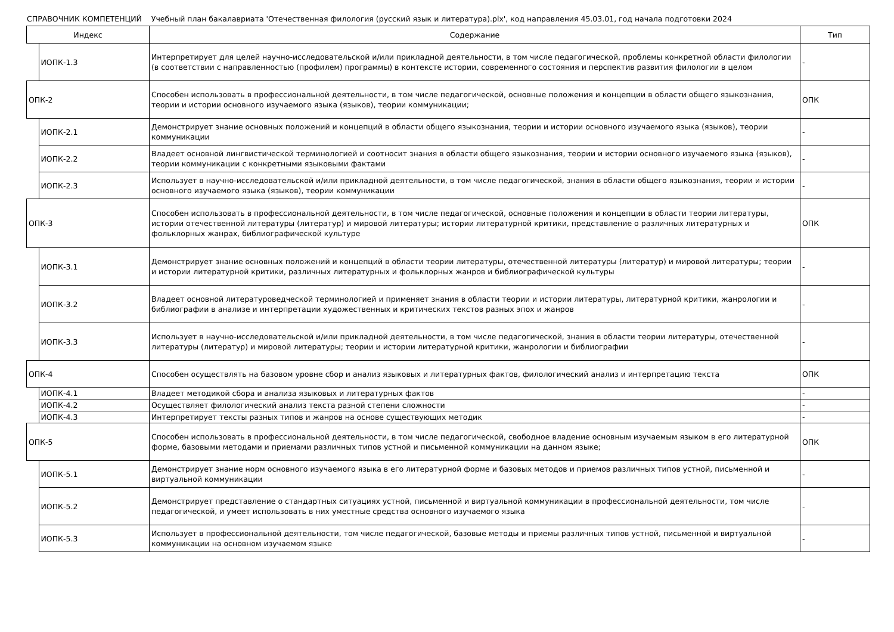СПРАВОЧНИК КОМПЕТЕНЦИЙ Учебный план бакалавриата 'Отечественная филология (русский язык и литература).plx', код направления 45.03.01, год начала подготовки 2024
| Индекс | | Содержание | Тип |
| --- | --- | --- | --- |
| | ИОПК-1.3 | Интерпретирует для целей научно-исследовательской и/или прикладной деятельности, в том числе педагогической, проблемы конкретной области филологии (в соответствии с направленностью (профилем) программы) в контексте истории, современного состояния и перспектив развития филологии в целом | - |
| ОПК-2 | | Способен использовать в профессиональной деятельности, в том числе педагогической, основные положения и концепции в области общего языкознания, теории и истории основного изучаемого языка (языков), теории коммуникации; | ОПК |
| | ИОПК-2.1 | Демонстрирует знание основных положений и концепций в области общего языкознания, теории и истории основного изучаемого языка (языков), теории коммуникации | - |
| | ИОПК-2.2 | Владеет основной лингвистической терминологией и соотносит знания в области общего языкознания, теории и истории основного изучаемого языка (языков), теории коммуникации с конкретными языковыми фактами | - |
| | ИОПК-2.3 | Использует в научно-исследовательской и/или прикладной деятельности, в том числе педагогической, знания в области общего языкознания, теории и истории основного изучаемого языка (языков), теории коммуникации | - |
| ОПК-3 | | Способен использовать в профессиональной деятельности, в том числе педагогической, основные положения и концепции в области теории литературы, истории отечественной литературы (литератур) и мировой литературы; истории литературной критики, представление о различных литературных и фольклорных жанрах, библиографической культуре | ОПК |
| | ИОПК-3.1 | Демонстрирует знание основных положений и концепций в области теории литературы, отечественной литературы (литератур) и мировой литературы; теории и истории литературной критики, различных литературных и фольклорных жанров и библиографической культуры | - |
| | ИОПК-3.2 | Владеет основной литературоведческой терминологией и применяет знания в области теории и истории литературы, литературной критики, жанрологии и библиографии в анализе и интерпретации художественных и критических текстов разных эпох и жанров | - |
| | ИОПК-3.3 | Использует в научно-исследовательской и/или прикладной деятельности, в том числе педагогической, знания в области теории литературы, отечественной литературы (литератур) и мировой литературы; теории и истории литературной критики, жанрологии и библиографии | - |
| ОПК-4 | | Способен осуществлять на базовом уровне сбор и анализ языковых и литературных фактов, филологический анализ и интерпретацию текста | ОПК |
| | ИОПК-4.1 | Владеет методикой сбора и анализа языковых и литературных фактов | - |
| | ИОПК-4.2 | Осуществляет филологический анализ текста разной степени сложности | - |
| | ИОПК-4.3 | Интерпретирует тексты разных типов и жанров на основе существующих методик | - |
| ОПК-5 | | Способен использовать в профессиональной деятельности, в том числе педагогической, свободное владение основным изучаемым языком в его литературной форме, базовыми методами и приемами различных типов устной и письменной коммуникации на данном языке; | ОПК |
| | ИОПК-5.1 | Демонстрирует знание норм основного изучаемого языка в его литературной форме и базовых методов и приемов различных типов устной, письменной и виртуальной коммуникации | - |
| | ИОПК-5.2 | Демонстрирует представление о стандартных ситуациях устной, письменной и виртуальной коммуникации в профессиональной деятельности, том числе педагогической, и умеет использовать в них уместные средства основного изучаемого языка | - |
| | ИОПК-5.3 | Использует в профессиональной деятельности, том числе педагогической, базовые методы и приемы различных типов устной, письменной и виртуальной коммуникации на основном изучаемом языке | - |